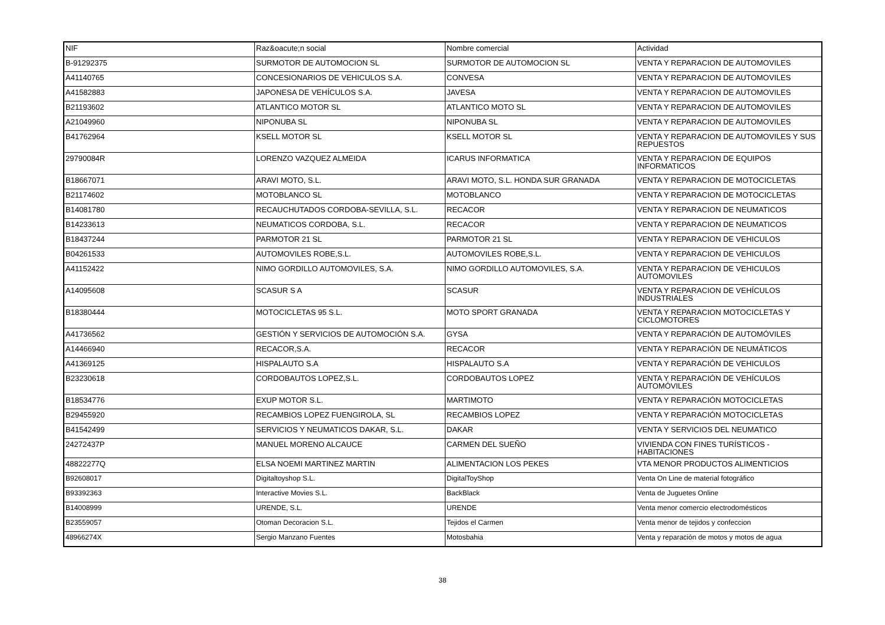| NIF | Raz&oacute;n social | Nombre comercial | Actividad |
| --- | --- | --- | --- |
| B-91292375 | SURMOTOR DE AUTOMOCION SL | SURMOTOR DE AUTOMOCION SL | VENTA Y REPARACION DE AUTOMOVILES |
| A41140765 | CONCESIONARIOS DE VEHICULOS S.A. | CONVESA | VENTA Y REPARACION DE AUTOMOVILES |
| A41582883 | JAPONESA DE VEHÍCULOS S.A. | JAVESA | VENTA Y REPARACION DE AUTOMOVILES |
| B21193602 | ATLANTICO MOTOR SL | ATLANTICO MOTO SL | VENTA Y REPARACION DE AUTOMOVILES |
| A21049960 | NIPONUBA SL | NIPONUBA SL | VENTA Y REPARACION DE AUTOMOVILES |
| B41762964 | KSELL MOTOR SL | KSELL MOTOR SL | VENTA Y REPARACION DE AUTOMOVILES Y SUS REPUESTOS |
| 29790084R | LORENZO VAZQUEZ ALMEIDA | ICARUS INFORMATICA | VENTA Y REPARACION DE EQUIPOS INFORMATICOS |
| B18667071 | ARAVI MOTO, S.L. | ARAVI MOTO, S.L. HONDA SUR GRANADA | VENTA Y REPARACION DE MOTOCICLETAS |
| B21174602 | MOTOBLANCO SL | MOTOBLANCO | VENTA Y REPARACION DE MOTOCICLETAS |
| B14081780 | RECAUCHUTADOS CORDOBA-SEVILLA, S.L. | RECACOR | VENTA Y REPARACION DE NEUMATICOS |
| B14233613 | NEUMATICOS CORDOBA, S.L. | RECACOR | VENTA Y REPARACION DE NEUMATICOS |
| B18437244 | PARMOTOR 21 SL | PARMOTOR 21 SL | VENTA Y REPARACION DE VEHICULOS |
| B04261533 | AUTOMOVILES ROBE,S.L. | AUTOMOVILES ROBE,S.L. | VENTA Y REPARACION DE VEHICULOS |
| A41152422 | NIMO GORDILLO AUTOMOVILES, S.A. | NIMO GORDILLO AUTOMOVILES, S.A. | VENTA Y REPARACION DE VEHICULOS AUTOMOVILES |
| A14095608 | SCASUR S A | SCASUR | VENTA Y REPARACION DE VEHÍCULOS INDUSTRIALES |
| B18380444 | MOTOCICLETAS 95 S.L. | MOTO SPORT GRANADA | VENTA Y REPARACION MOTOCICLETAS Y CICLOMOTORES |
| A41736562 | GESTIÓN Y SERVICIOS DE AUTOMOCIÓN S.A. | GYSA | VENTA Y REPARACIÓN DE AUTOMÓVILES |
| A14466940 | RECACOR,S.A. | RECACOR | VENTA Y REPARACIÓN DE NEUMÁTICOS |
| A41369125 | HISPALAUTO S.A | HISPALAUTO S.A | VENTA Y REPARACIÓN DE VEHICULOS |
| B23230618 | CORDOBAUTOS LOPEZ,S.L. | CORDOBAUTOS LOPEZ | VENTA Y REPARACIÓN DE VEHÍCULOS AUTOMÓVILES |
| B18534776 | EXUP MOTOR S.L. | MARTIMOTO | VENTA Y REPARACIÓN MOTOCICLETAS |
| B29455920 | RECAMBIOS LOPEZ FUENGIROLA, SL | RECAMBIOS LOPEZ | VENTA Y REPARACIÓN MOTOCICLETAS |
| B41542499 | SERVICIOS Y NEUMATICOS DAKAR, S.L. | DAKAR | VENTA Y SERVICIOS DEL NEUMATICO |
| 24272437P | MANUEL MORENO ALCAUCE | CARMEN DEL SUEÑO | VIVIENDA CON FINES TURÍSTICOS - HABITACIONES |
| 48822277Q | ELSA NOEMI MARTINEZ MARTIN | ALIMENTACION LOS PEKES | VTA MENOR PRODUCTOS ALIMENTICIOS |
| B92608017 | Digitaltoyshop S.L. | DigitalToyShop | Venta On Line de material fotográfico |
| B93392363 | Interactive Movies S.L. | BackBlack | Venta de Juguetes Online |
| B14008999 | URENDE, S.L. | URENDE | Venta menor comercio electrodomésticos |
| B23559057 | Otoman Decoracion S.L. | Tejidos el Carmen | Venta menor de tejidos y confeccion |
| 48966274X | Sergio Manzano Fuentes | Motosbahia | Venta y reparación de motos y motos de agua |
38